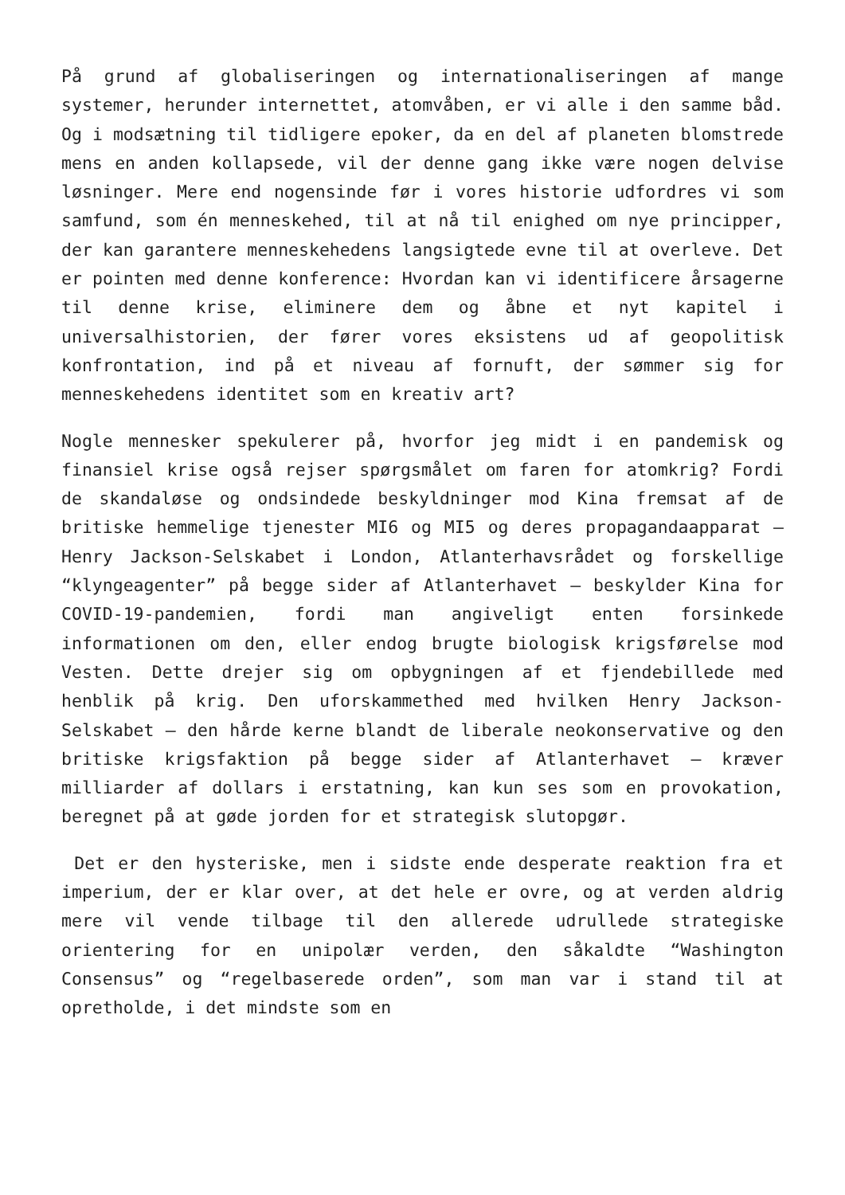På grund af globaliseringen og internationaliseringen af mange systemer, herunder internettet, atomvåben, er vi alle i den samme båd. Og i modsætning til tidligere epoker, da en del af planeten blomstrede mens en anden kollapsede, vil der denne gang ikke være nogen delvise løsninger. Mere end nogensinde før i vores historie udfordres vi som samfund, som én menneskehed, til at nå til enighed om nye principper, der kan garantere menneskehedens langsigtede evne til at overleve. Det er pointen med denne konference: Hvordan kan vi identificere årsagerne til denne krise, eliminere dem og åbne et nyt kapitel i universalhistorien, der fører vores eksistens ud af geopolitisk konfrontation, ind på et niveau af fornuft, der sømmer sig for menneskehedens identitet som en kreativ art?
Nogle mennesker spekulerer på, hvorfor jeg midt i en pandemisk og finansiel krise også rejser spørgsmålet om faren for atomkrig? Fordi de skandaløse og ondsindede beskyldninger mod Kina fremsat af de britiske hemmelige tjenester MI6 og MI5 og deres propagandaapparat – Henry Jackson-Selskabet i London, Atlanterhavsrådet og forskellige “klyngeagenter” på begge sider af Atlanterhavet – beskylder Kina for COVID-19-pandemien, fordi man angiveligt enten forsinkede informationen om den, eller endog brugte biologisk krigsførelse mod Vesten. Dette drejer sig om opbygningen af et fjendebillede med henblik på krig. Den uforskammethed med hvilken Henry Jackson-Selskabet – den hårde kerne blandt de liberale neokonservative og den britiske krigsfaktion på begge sider af Atlanterhavet – kræver milliarder af dollars i erstatning, kan kun ses som en provokation, beregnet på at gøde jorden for et strategisk slutopgør.
Det er den hysteriske, men i sidste ende desperate reaktion fra et imperium, der er klar over, at det hele er ovre, og at verden aldrig mere vil vende tilbage til den allerede udrullede strategiske orientering for en unipolær verden, den såkaldte “Washington Consensus” og “regelbaserede orden”, som man var i stand til at opretholde, i det mindste som en